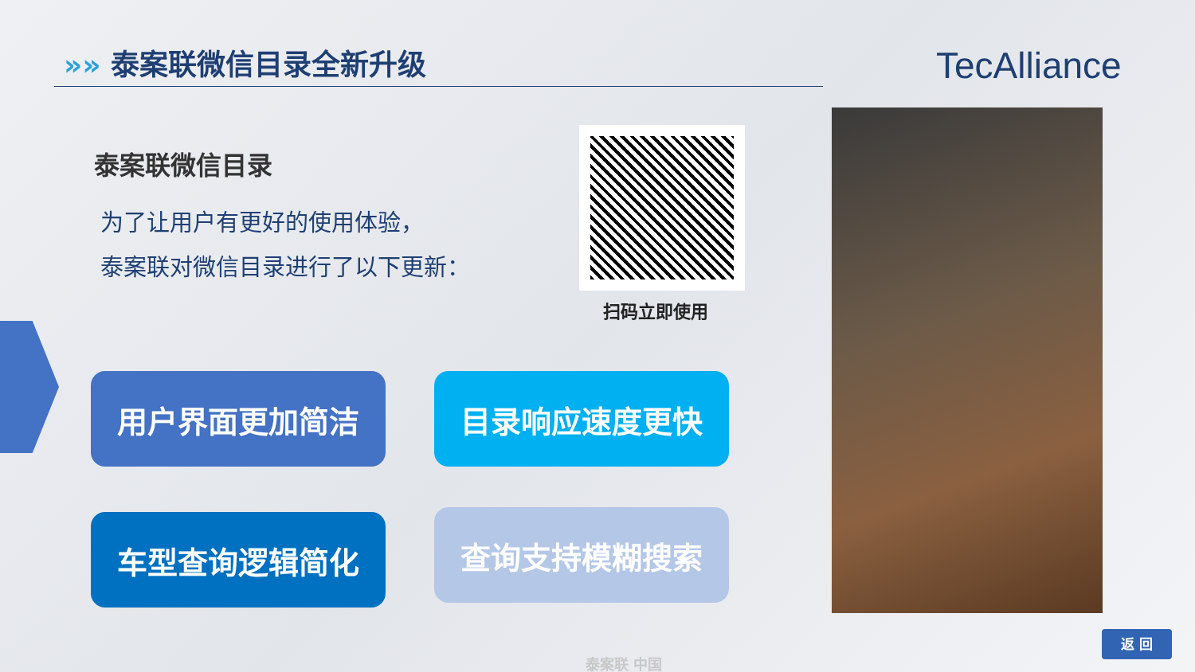»» 泰案联微信目录全新升级 TecAlliance
泰案联微信目录
为了让用户有更好的使用体验，
泰案联对微信目录进行了以下更新：
扫码立即使用
用户界面更加简洁 目录响应速度更快
车型查询逻辑简化 查询支持模糊搜索
返 回
泰案联 中国